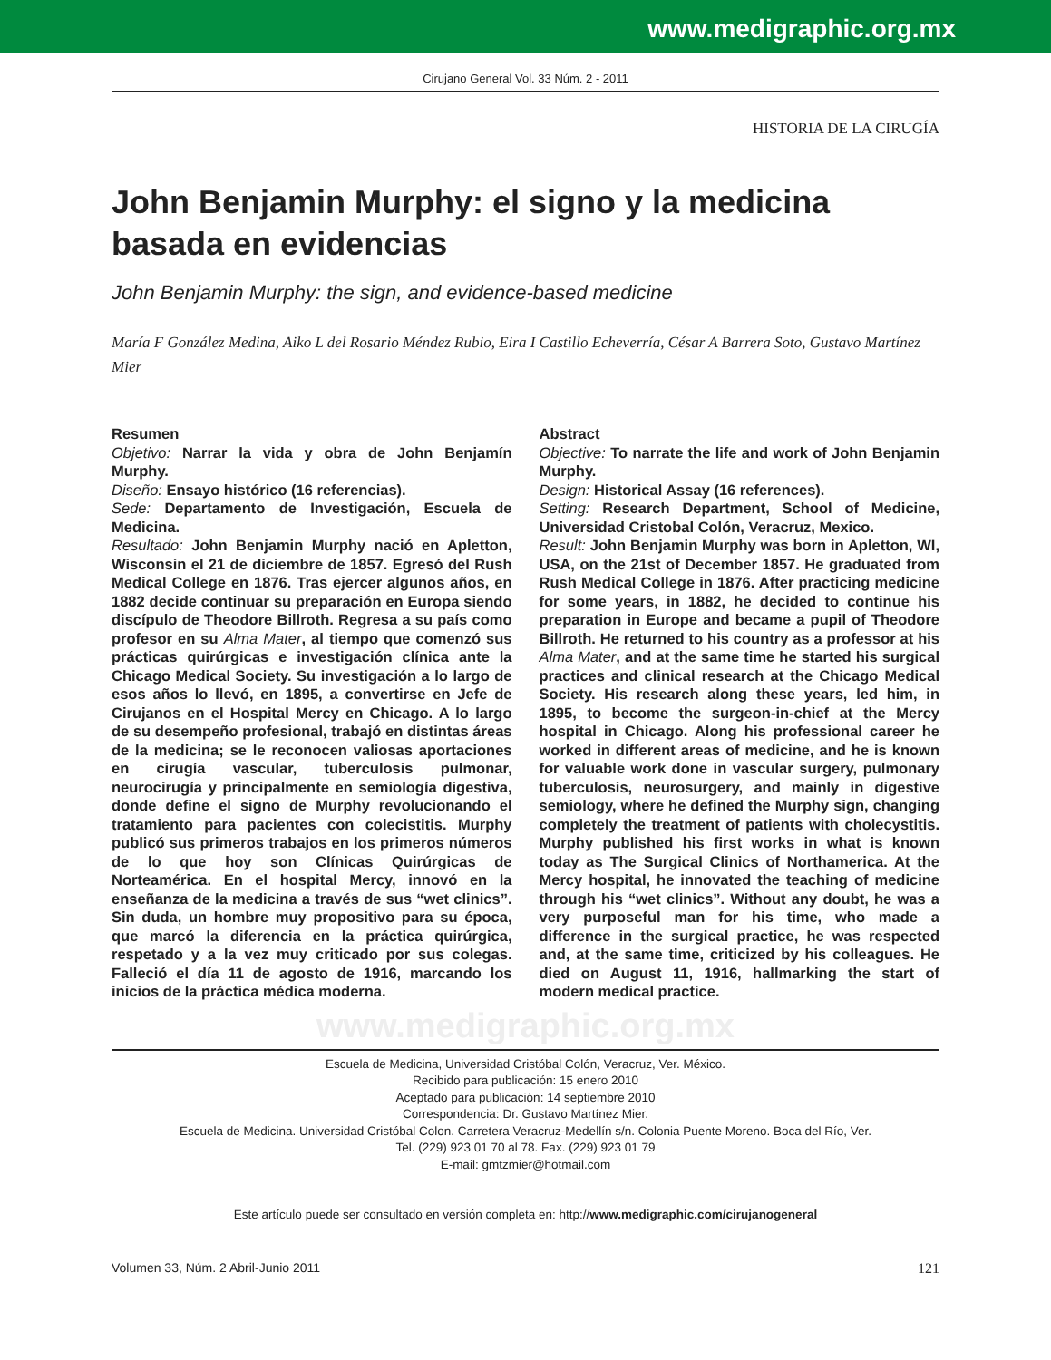www.medigraphic.org.mx
Cirujano General Vol. 33 Núm. 2 - 2011
HISTORIA DE LA CIRUGÍA
John Benjamin Murphy: el signo y la medicina basada en evidencias
John Benjamin Murphy: the sign, and evidence-based medicine
María F González Medina, Aiko L del Rosario Méndez Rubio, Eira I Castillo Echeverría, César A Barrera Soto, Gustavo Martínez Mier
Resumen
Objetivo: Narrar la vida y obra de John Benjamín Murphy.
Diseño: Ensayo histórico (16 referencias).
Sede: Departamento de Investigación, Escuela de Medicina.
Resultado: John Benjamin Murphy nació en Apletton, Wisconsin el 21 de diciembre de 1857. Egresó del Rush Medical College en 1876. Tras ejercer algunos años, en 1882 decide continuar su preparación en Europa siendo discípulo de Theodore Billroth. Regresa a su país como profesor en su Alma Mater, al tiempo que comenzó sus prácticas quirúrgicas e investigación clínica ante la Chicago Medical Society. Su investigación a lo largo de esos años lo llevó, en 1895, a convertirse en Jefe de Cirujanos en el Hospital Mercy en Chicago. A lo largo de su desempeño profesional, trabajó en distintas áreas de la medicina; se le reconocen valiosas aportaciones en cirugía vascular, tuberculosis pulmonar, neurocirugía y principalmente en semiología digestiva, donde define el signo de Murphy revolucionando el tratamiento para pacientes con colecistitis. Murphy publicó sus primeros trabajos en los primeros números de lo que hoy son Clínicas Quirúrgicas de Norteamérica. En el hospital Mercy, innovó en la enseñanza de la medicina a través de sus “wet clinics”. Sin duda, un hombre muy propositivo para su época, que marcó la diferencia en la práctica quirúrgica, respetado y a la vez muy criticado por sus colegas. Falleció el día 11 de agosto de 1916, marcando los inicios de la práctica médica moderna.
Abstract
Objective: To narrate the life and work of John Benjamin Murphy.
Design: Historical Assay (16 references).
Setting: Research Department, School of Medicine, Universidad Cristobal Colón, Veracruz, Mexico.
Result: John Benjamin Murphy was born in Apletton, WI, USA, on the 21st of December 1857. He graduated from Rush Medical College in 1876. After practicing medicine for some years, in 1882, he decided to continue his preparation in Europe and became a pupil of Theodore Billroth. He returned to his country as a professor at his Alma Mater, and at the same time he started his surgical practices and clinical research at the Chicago Medical Society. His research along these years, led him, in 1895, to become the surgeon-in-chief at the Mercy hospital in Chicago. Along his professional career he worked in different areas of medicine, and he is known for valuable work done in vascular surgery, pulmonary tuberculosis, neurosurgery, and mainly in digestive semiology, where he defined the Murphy sign, changing completely the treatment of patients with cholecystitis. Murphy published his first works in what is known today as The Surgical Clinics of Northamerica. At the Mercy hospital, he innovated the teaching of medicine through his “wet clinics”. Without any doubt, he was a very purposeful man for his time, who made a difference in the surgical practice, he was respected and, at the same time, criticized by his colleagues. He died on August 11, 1916, hallmarking the start of modern medical practice.
www.medigraphic.org.mx
Escuela de Medicina, Universidad Cristóbal Colón, Veracruz, Ver. México.
Recibido para publicación: 15 enero 2010
Aceptado para publicación: 14 septiembre 2010
Correspondencia: Dr. Gustavo Martínez Mier.
Escuela de Medicina. Universidad Cristóbal Colon. Carretera Veracruz-Medellín s/n. Colonia Puente Moreno. Boca del Río, Ver.
Tel. (229) 923 01 70 al 78. Fax. (229) 923 01 79
E-mail: gmtzmier@hotmail.com
Este artículo puede ser consultado en versión completa en: http://www.medigraphic.com/cirujanogeneral
Volumen 33, Núm. 2 Abril-Junio 2011 121